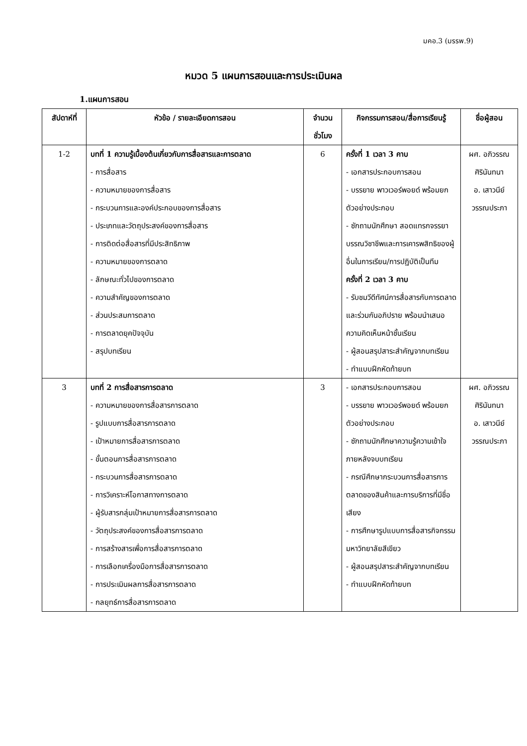มคอ.3 (มรรพ.9)
หมวด 5 แผนการสอนและการประเมินผล
1.แผนการสอน
| สัปดาห์ที่ | หัวข้อ / รายละเอียดการสอน | จำนวน ชั่วโมง | กิจกรรมการสอน/สื่อการเรียนรู้ | ชื่อผู้สอน |
| --- | --- | --- | --- | --- |
| 1-2 | บทที่ 1 ความรู้เบื้องต้นเกี่ยวกับการสื่อสารและการตลาด - การสื่อสาร - ความหมายของการสื่อสาร - กระบวนการและองค์ประกอบของการสื่อสาร - ประเภทและวัตถุประสงค์ของการสื่อสาร - การติดต่อสื่อสารที่มีประสิทธิภาพ - ความหมายของการตลาด - ลักษณะทั่วไปของการตลาด - ความสำคัญของการตลาด - ส่วนประสมการตลาด - การตลาดยุคปัจจุบัน - สรุปบทเรียน | 6 | ครั้งที่ 1 เวลา 3 คาบ - เอกสารประกอบการสอน - บรรยาย พาวเวอร์พอยด์ พร้อมยกตัวอย่างประกอบ - ซักถามนักศึกษา สอดแทรกจรรยาบรรณวิชาชีพและการเคารพสิทธิของผู้อื่นในการเรียน/การปฏิบัติเป็นทีม ครั้งที่ 2 เวลา 3 คาบ - รับชมวีดีทัศน์การสื่อสารกับการตลาด และร่วมกันอภิปราย พร้อมนำเสนอความคิดเห็นหน้าชั้นเรียน - ผู้สอนสรุปสาระสำคัญจากบทเรียน - ทำแบบฝึกหัดท้ายบท | ผศ. อภิวรรณ ศิรินันทนา อ. เสาวนีย์ วรรณประภา |
| 3 | บทที่ 2 การสื่อสารการตลาด - ความหมายของการสื่อสารการตลาด - รูปแบบการสื่อสารการตลาด - เป้าหมายการสื่อสารการตลาด - ขั้นตอนการสื่อสารการตลาด - กระบวนการสื่อสารการตลาด - การวิเคราะห์โอกาสทางการตลาด - ผู้รับสารกลุ่มเป้าหมายการสื่อสารการตลาด - วัตถุประสงค์ของการสื่อสารการตลาด - การสร้างสารเพื่อการสื่อสารการตลาด - การเลือกเครื่องมือการสื่อสารการตลาด - การประเมินผลการสื่อสารการตลาด - กลยุทธ์การสื่อสารการตลาด | 3 | - เอกสารประกอบการสอน - บรรยาย พาวเวอร์พอยด์ พร้อมยกตัวอย่างประกอบ - ซักถามนักศึกษาความรู้ความเข้าใจภายหลังจบบทเรียน - กรณีศึกษากระบวนการสื่อสารการตลาดของสินค้าและการบริการที่มีชื่อเสียง - การศึกษารูปแบบการสื่อสารกิจกรรมมหาวิทยาลัยสีเขียว - ผู้สอนสรุปสาระสำคัญจากบทเรียน - ทำแบบฝึกหัดท้ายบท | ผศ. อภิวรรณ ศิรินันทนา อ. เสาวนีย์ วรรณประภา |